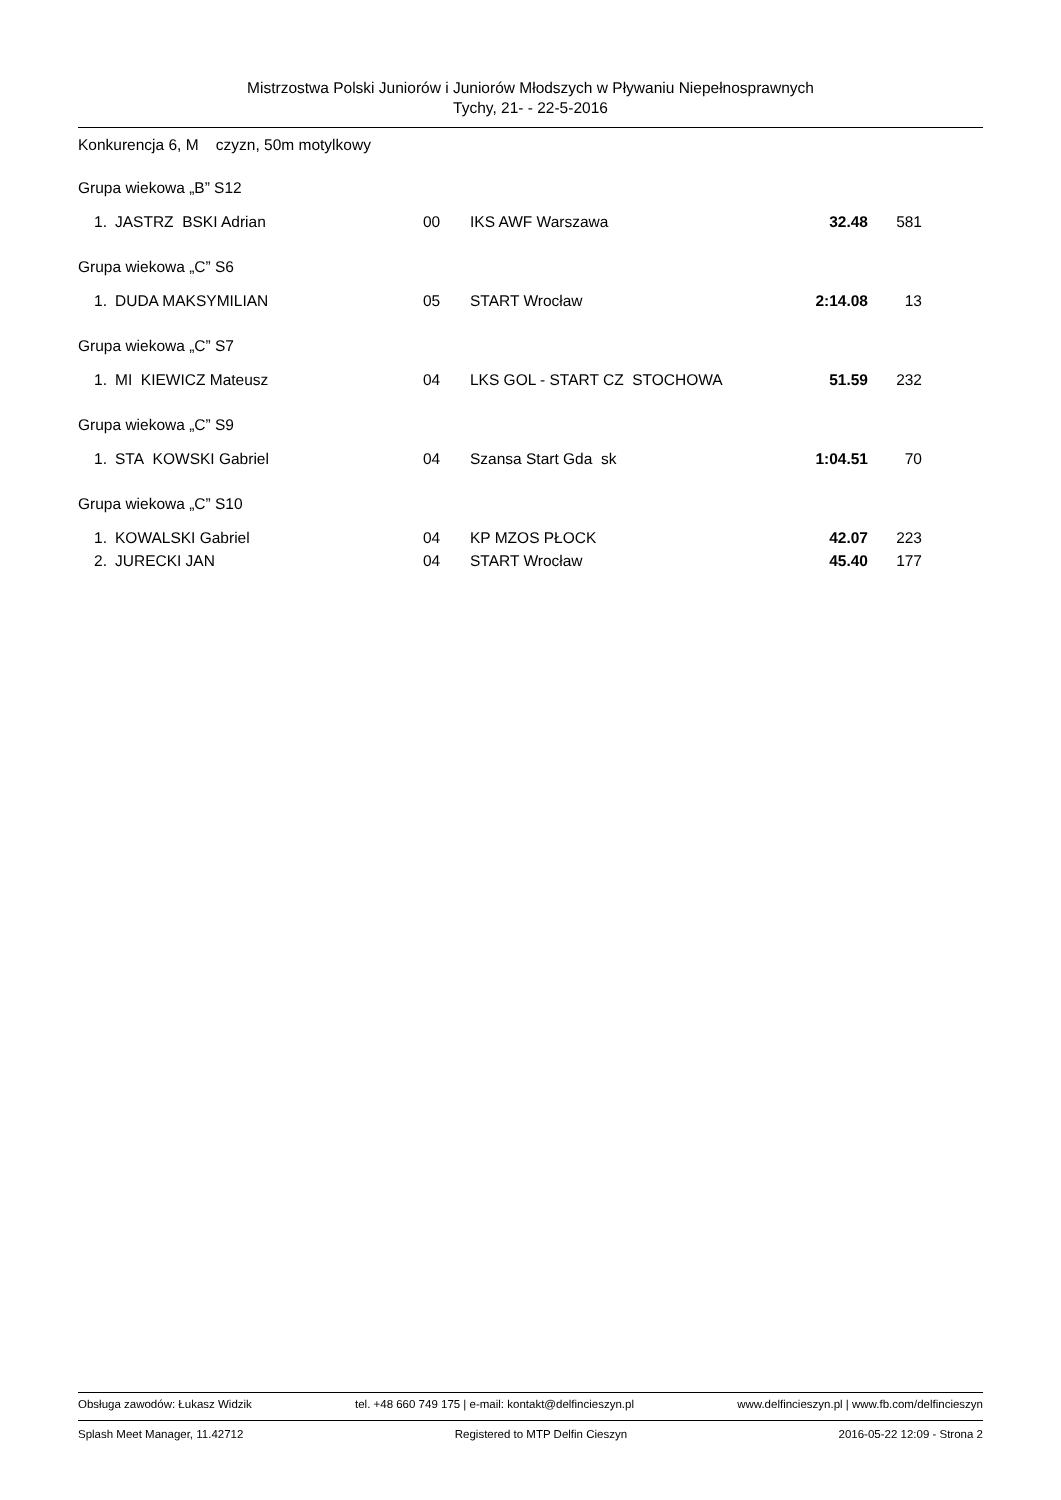Mistrzostwa Polski Juniorów i Juniorów Młodszych w Pływaniu Niepełnosprawnych
Tychy, 21- - 22-5-2016
Konkurencja 6, M czyzn, 50m motylkowy
| Grupa wiekowa „B” S12 | | | | | |
| 1. | JASTRZ BSKI Adrian | 00 | IKS AWF Warszawa | 32.48 | 581 |
| Grupa wiekowa „C” S6 | | | | | |
| 1. | DUDA MAKSYMILIAN | 05 | START Wrocław | 2:14.08 | 13 |
| Grupa wiekowa „C” S7 | | | | | |
| 1. | MI KIEWICZ Mateusz | 04 | LKS GOL - START CZ STOCHOWA | 51.59 | 232 |
| Grupa wiekowa „C” S9 | | | | | |
| 1. | STA KOWSKI Gabriel | 04 | Szansa Start Gda sk | 1:04.51 | 70 |
| Grupa wiekowa „C” S10 | | | | | |
| 1. | KOWALSKI Gabriel | 04 | KP MZOS PŁOCK | 42.07 | 223 |
| 2. | JURECKI JAN | 04 | START Wrocław | 45.40 | 177 |
Obsługa zawodów: Łukasz Widzik tel. +48 660 749 175 | e-mail: kontakt@delfincieszyn.pl www.delfincieszyn.pl | www.fb.com/delfincieszyn
Splash Meet Manager, 11.42712 Registered to MTP Delfin Cieszyn 2016-05-22 12:09 - Strona 2